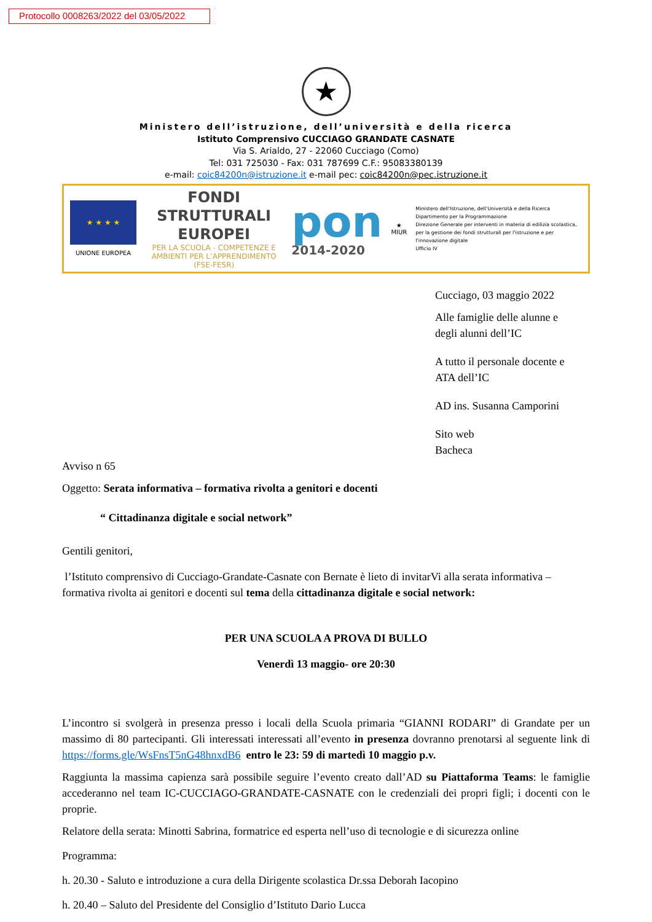Protocollo 0008263/2022 del 03/05/2022
★
Ministero dell’istruzione, dell’università e della ricerca
Istituto Comprensivo CUCCIAGO GRANDATE CASNATE
Via S. Arialdo, 27 - 22060 Cucciago (Como)
Tel: 031 725030 - Fax: 031 787699 C.F.: 95083380139
e-mail: coic84200n@istruzione.it e-mail pec: coic84200n@pec.istruzione.it
★ ★ ★ ★
UNIONE EUROPEA
FONDI
STRUTTURALI
EUROPEI
PER LA SCUOLA - COMPETENZE E AMBIENTI PER L’APPRENDIMENTO (FSE-FESR)
pon
2014-2020
★
MIUR
Ministero dell'Istruzione, dell'Università e della Ricerca
Dipartimento per la Programmazione
Direzione Generale per interventi in materia di edilizia scolastica, per la gestione dei fondi strutturali per l'istruzione e per l'innovazione digitale
Ufficio IV
Cucciago, 03 maggio 2022
Alle famiglie delle alunne e
degli alunni dell’IC
A tutto il personale docente e
ATA dell’IC
AD ins. Susanna Camporini
Sito web
Bacheca
Avviso n 65
Oggetto: Serata informativa – formativa rivolta a genitori e docenti
“ Cittadinanza digitale e social network”
Gentili genitori,
l’Istituto comprensivo di Cucciago-Grandate-Casnate con Bernate è lieto di invitarVi alla serata informativa – formativa rivolta ai genitori e docenti sul tema della cittadinanza digitale e social network:
PER UNA SCUOLA A PROVA DI BULLO
Venerdì 13 maggio- ore 20:30
L’incontro si svolgerà in presenza presso i locali della Scuola primaria “GIANNI RODARI” di Grandate per un massimo di 80 partecipanti. Gli interessati interessati all’evento in presenza dovranno prenotarsi al seguente link di https://forms.gle/WsFnsT5nG48hnxdB6 entro le 23: 59 di martedì 10 maggio p.v.
Raggiunta la massima capienza sarà possibile seguire l’evento creato dall’AD su Piattaforma Teams: le famiglie accederanno nel team IC-CUCCIAGO-GRANDATE-CASNATE con le credenziali dei propri figli; i docenti con le proprie.
Relatore della serata: Minotti Sabrina, formatrice ed esperta nell’uso di tecnologie e di sicurezza online
Programma:
h. 20.30 - Saluto e introduzione a cura della Dirigente scolastica Dr.ssa Deborah Iacopino
h. 20.40 – Saluto del Presidente del Consiglio d’Istituto Dario Lucca